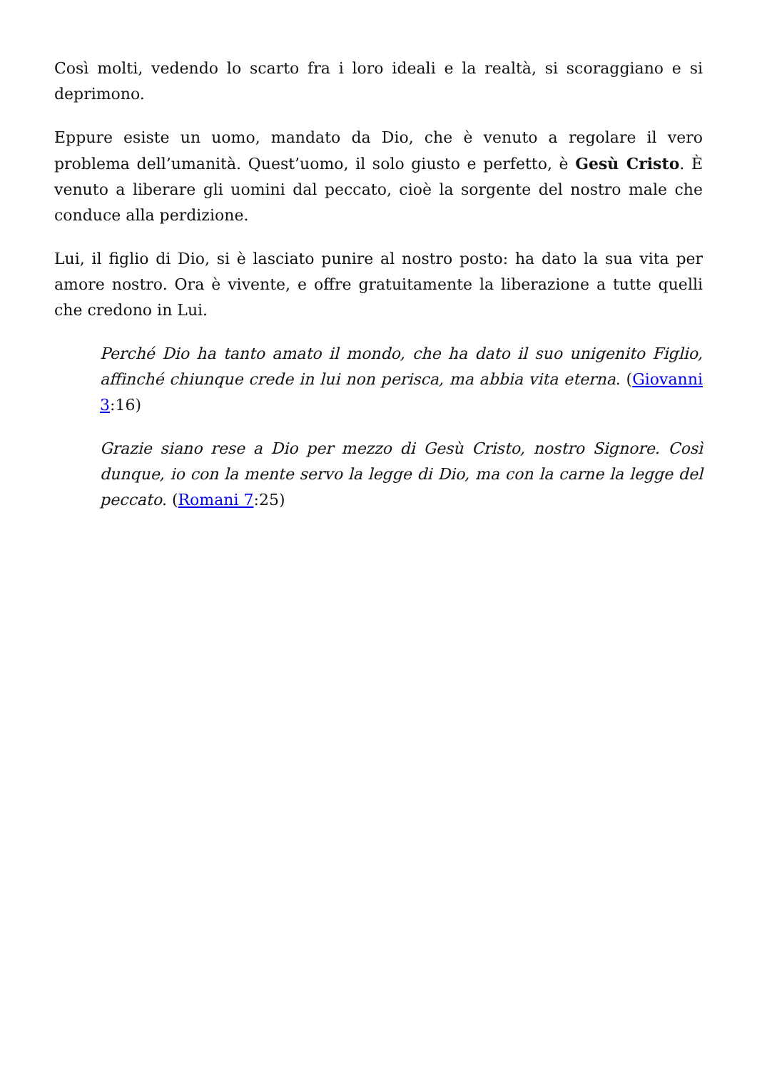Così molti, vedendo lo scarto fra i loro ideali e la realtà, si scoraggiano e si deprimono.
Eppure esiste un uomo, mandato da Dio, che è venuto a regolare il vero problema dell’umanità. Quest’uomo, il solo giusto e perfetto, è Gesù Cristo. È venuto a liberare gli uomini dal peccato, cioè la sorgente del nostro male che conduce alla perdizione.
Lui, il figlio di Dio, si è lasciato punire al nostro posto: ha dato la sua vita per amore nostro. Ora è vivente, e offre gratuitamente la liberazione a tutte quelli che credono in Lui.
Perché Dio ha tanto amato il mondo, che ha dato il suo unigenito Figlio, affinché chiunque crede in lui non perisca, ma abbia vita eterna. (Giovanni 3:16)
Grazie siano rese a Dio per mezzo di Gesù Cristo, nostro Signore. Così dunque, io con la mente servo la legge di Dio, ma con la carne la legge del peccato. (Romani 7:25)